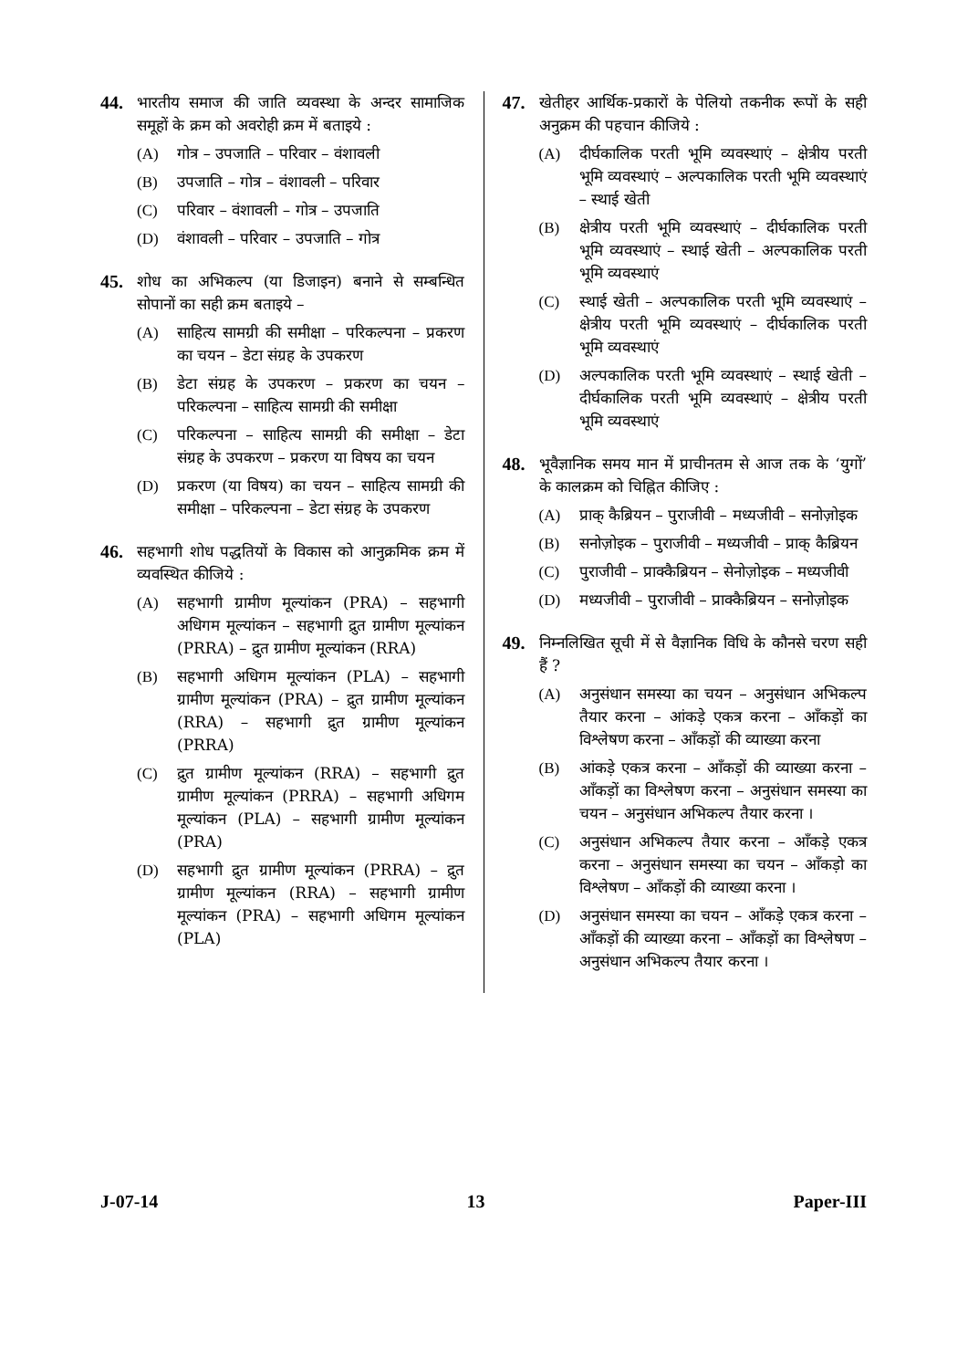44.
भारतीय समाज की जाति व्यवस्था के अन्दर सामाजिक समूहों के क्रम को अवरोही क्रम में बताइये :
(A) गोत्र – उपजाति – परिवार – वंशावली
(B) उपजाति – गोत्र – वंशावली – परिवार
(C) परिवार – वंशावली – गोत्र – उपजाति
(D) वंशावली – परिवार – उपजाति – गोत्र
45.
शोध का अभिकल्प (या डिजाइन) बनाने से सम्बन्धित सोपानों का सही क्रम बताइये –
(A) साहित्य सामग्री की समीक्षा – परिकल्पना – प्रकरण का चयन – डेटा संग्रह के उपकरण
(B) डेटा संग्रह के उपकरण – प्रकरण का चयन – परिकल्पना – साहित्य सामग्री की समीक्षा
(C) परिकल्पना – साहित्य सामग्री की समीक्षा – डेटा संग्रह के उपकरण – प्रकरण या विषय का चयन
(D) प्रकरण (या विषय) का चयन – साहित्य सामग्री की समीक्षा – परिकल्पना – डेटा संग्रह के उपकरण
46.
सहभागी शोध पद्धतियों के विकास को आनुक्रमिक क्रम में व्यवस्थित कीजिये :
(A) सहभागी ग्रामीण मूल्यांकन (PRA) – सहभागी अधिगम मूल्यांकन – सहभागी द्रुत ग्रामीण मूल्यांकन (PRRA) – द्रुत ग्रामीण मूल्यांकन (RRA)
(B) सहभागी अधिगम मूल्यांकन (PLA) – सहभागी ग्रामीण मूल्यांकन (PRA) – द्रुत ग्रामीण मूल्यांकन (RRA) – सहभागी द्रुत ग्रामीण मूल्यांकन (PRRA)
(C) द्रुत ग्रामीण मूल्यांकन (RRA) – सहभागी द्रुत ग्रामीण मूल्यांकन (PRRA) – सहभागी अधिगम मूल्यांकन (PLA) – सहभागी ग्रामीण मूल्यांकन (PRA)
(D) सहभागी द्रुत ग्रामीण मूल्यांकन (PRRA) – द्रुत ग्रामीण मूल्यांकन (RRA) – सहभागी ग्रामीण मूल्यांकन (PRA) – सहभागी अधिगम मूल्यांकन (PLA)
47.
खेतीहर आर्थिक-प्रकारों के पेलियो तकनीक रूपों के सही अनुक्रम की पहचान कीजिये :
(A) दीर्घकालिक परती भूमि व्यवस्थाएं – क्षेत्रीय परती भूमि व्यवस्थाएं – अल्पकालिक परती भूमि व्यवस्थाएं – स्थाई खेती
(B) क्षेत्रीय परती भूमि व्यवस्थाएं – दीर्घकालिक परती भूमि व्यवस्थाएं – स्थाई खेती – अल्पकालिक परती भूमि व्यवस्थाएं
(C) स्थाई खेती – अल्पकालिक परती भूमि व्यवस्थाएं – क्षेत्रीय परती भूमि व्यवस्थाएं – दीर्घकालिक परती भूमि व्यवस्थाएं
(D) अल्पकालिक परती भूमि व्यवस्थाएं – स्थाई खेती – दीर्घकालिक परती भूमि व्यवस्थाएं – क्षेत्रीय परती भूमि व्यवस्थाएं
48.
भूवैज्ञानिक समय मान में प्राचीनतम से आज तक के ‘युगों’ के कालक्रम को चिह्नित कीजिए :
(A) प्राक् कैब्रियन – पुराजीवी – मध्यजीवी – सनोज़ोइक
(B) सनोज़ोइक – पुराजीवी – मध्यजीवी – प्राक् कैब्रियन
(C) पुराजीवी – प्राक्कैब्रियन – सेनोज़ोइक – मध्यजीवी
(D) मध्यजीवी – पुराजीवी – प्राक्कैब्रियन – सनोज़ोइक
49.
निम्नलिखित सूची में से वैज्ञानिक विधि के कौनसे चरण सही हैं ?
(A) अनुसंधान समस्या का चयन – अनुसंधान अभिकल्प तैयार करना – आंकड़े एकत्र करना – आँकड़ों का विश्लेषण करना – आँकड़ों की व्याख्या करना
(B) आंकड़े एकत्र करना – आँकड़ों की व्याख्या करना – आँकड़ों का विश्लेषण करना – अनुसंधान समस्या का चयन – अनुसंधान अभिकल्प तैयार करना ।
(C) अनुसंधान अभिकल्प तैयार करना – आँकड़े एकत्र करना – अनुसंधान समस्या का चयन – आँकड़ो का विश्लेषण – आँकड़ों की व्याख्या करना ।
(D) अनुसंधान समस्या का चयन – आँकड़े एकत्र करना – आँकड़ों की व्याख्या करना – आँकड़ों का विश्लेषण – अनुसंधान अभिकल्प तैयार करना ।
J-07-14 13 Paper-III